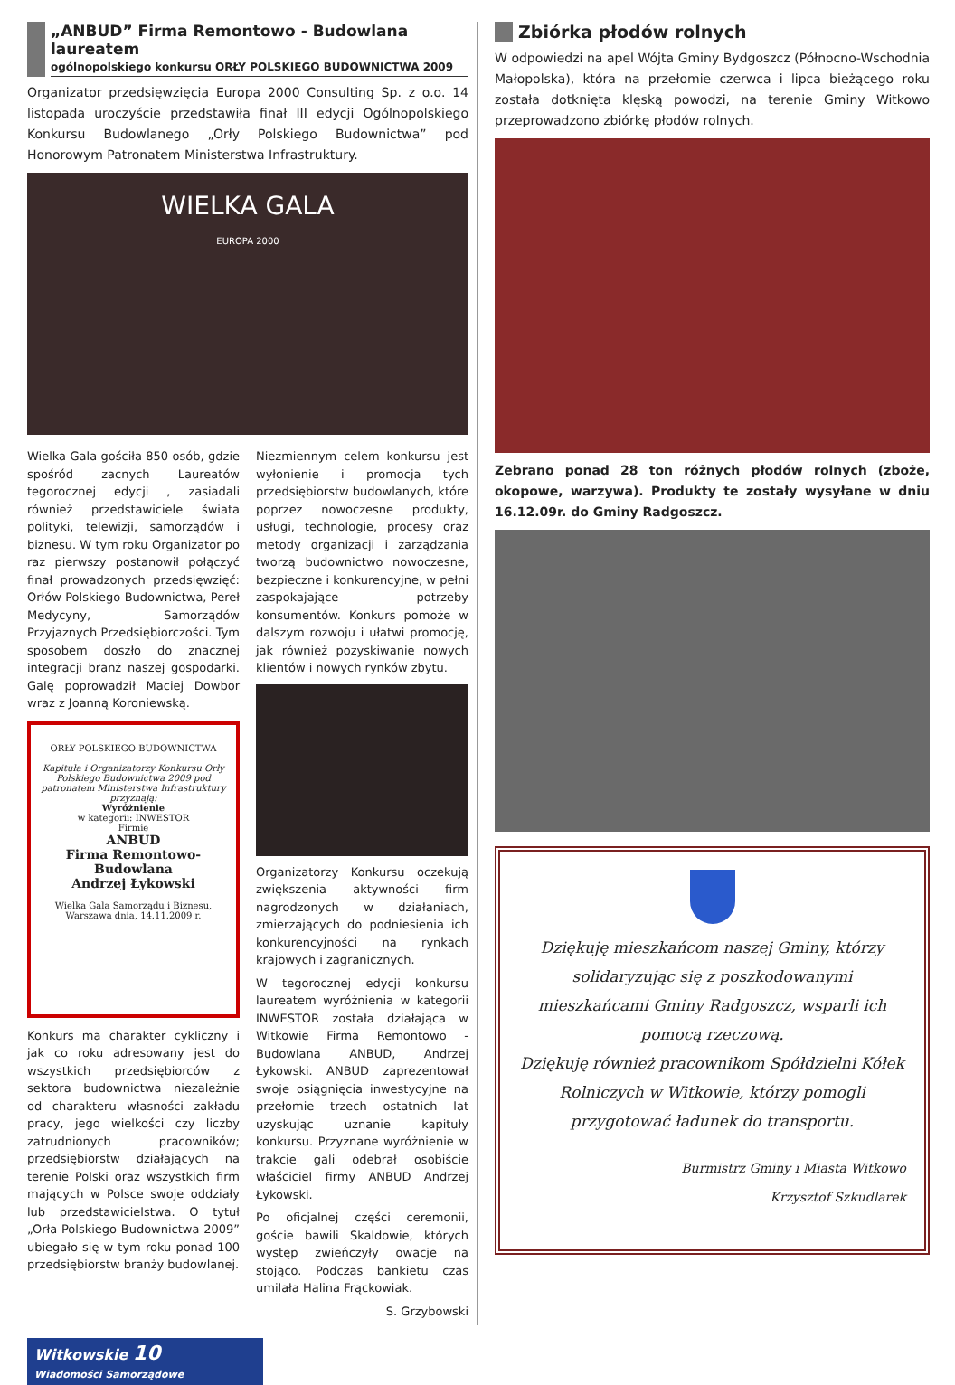„ANBUD” Firma Remontowo - Budowlana laureatem
ogólnopolskiego konkursu ORŁY POLSKIEGO BUDOWNICTWA 2009
Organizator przedsięwzięcia Europa 2000 Consulting Sp. z o.o. 14 listopada uroczyście przedstawiła finał III edycji Ogólnopolskiego Konkursu Budowlanego „Orły Polskiego Budownictwa” pod Honorowym Patronatem Ministerstwa Infrastruktury.
WIELKA GALA
EUROPA 2000
Wielka Gala gościła 850 osób, gdzie spośród zacnych Laureatów tegorocznej edycji , zasiadali również przedstawiciele świata polityki, telewizji, samorządów i biznesu. W tym roku Organizator po raz pierwszy postanowił połączyć finał prowadzonych przedsięwzięć: Orłów Polskiego Budownictwa, Pereł Medycyny, Samorządów Przyjaznych Przedsiębiorczości. Tym sposobem doszło do znacznej integracji branż naszej gospodarki. Galę poprowadził Maciej Dowbor wraz z Joanną Koroniewską.
ORŁY POLSKIEGO BUDOWNICTWA
Kapituła i Organizatorzy Konkursu Orły Polskiego Budownictwa 2009 pod patronatem Ministerstwa Infrastruktury przyznają:
Wyróżnienie
w kategorii: INWESTOR
Firmie
ANBUD
Firma Remontowo-Budowlana
Andrzej Łykowski
Wielka Gala Samorządu i Biznesu, Warszawa dnia, 14.11.2009 r.
Konkurs ma charakter cykliczny i jak co roku adresowany jest do wszystkich przedsiębiorców z sektora budownictwa niezależnie od charakteru własności zakładu pracy, jego wielkości czy liczby zatrudnionych pracowników; przedsiębiorstw działających na terenie Polski oraz wszystkich firm mających w Polsce swoje oddziały lub przedstawicielstwa. O tytuł „Orła Polskiego Budownictwa 2009” ubiegało się w tym roku ponad 100 przedsiębiorstw branży budowlanej.
Niezmiennym celem konkursu jest wyłonienie i promocja tych przedsiębiorstw budowlanych, które poprzez nowoczesne produkty, usługi, technologie, procesy oraz metody organizacji i zarządzania tworzą budownictwo nowoczesne, bezpieczne i konkurencyjne, w pełni zaspokajające potrzeby konsumentów. Konkurs pomoże w dalszym rozwoju i ułatwi promocję, jak również pozyskiwanie nowych klientów i nowych rynków zbytu.
Organizatorzy Konkursu oczekują zwiększenia aktywności firm nagrodzonych w działaniach, zmierzających do podniesienia ich konkurencyjności na rynkach krajowych i zagranicznych.
W tegorocznej edycji konkursu laureatem wyróżnienia w kategorii INWESTOR została działająca w Witkowie Firma Remontowo - Budowlana ANBUD, Andrzej Łykowski. ANBUD zaprezentował swoje osiągnięcia inwestycyjne na przełomie trzech ostatnich lat uzyskując uznanie kapituły konkursu. Przyznane wyróżnienie w trakcie gali odebrał osobiście właściciel firmy ANBUD Andrzej Łykowski.
Po oficjalnej części ceremonii, goście bawili Skaldowie, których występ zwieńczyły owacje na stojąco. Podczas bankietu czas umilała Halina Frąckowiak.
S. Grzybowski
Zbiórka płodów rolnych
W odpowiedzi na apel Wójta Gminy Bydgoszcz (Północno-Wschodnia Małopolska), która na przełomie czerwca i lipca bieżącego roku została dotknięta klęską powodzi, na terenie Gminy Witkowo przeprowadzono zbiórkę płodów rolnych.
Zebrano ponad 28 ton różnych płodów rolnych (zboże, okopowe, warzywa). Produkty te zostały wysyłane w dniu 16.12.09r. do Gminy Radgoszcz.
Dziękuję mieszkańcom naszej Gminy, którzy solidaryzując się z poszkodowanymi mieszkańcami Gminy Radgoszcz, wsparli ich pomocą rzeczową.
Dziękuję również pracownikom Spółdzielni Kółek Rolniczych w Witkowie, którzy pomogli przygotować ładunek do transportu.
Burmistrz Gminy i Miasta Witkowo
Krzysztof Szkudlarek
Witkowskie 10
Wiadomości Samorządowe